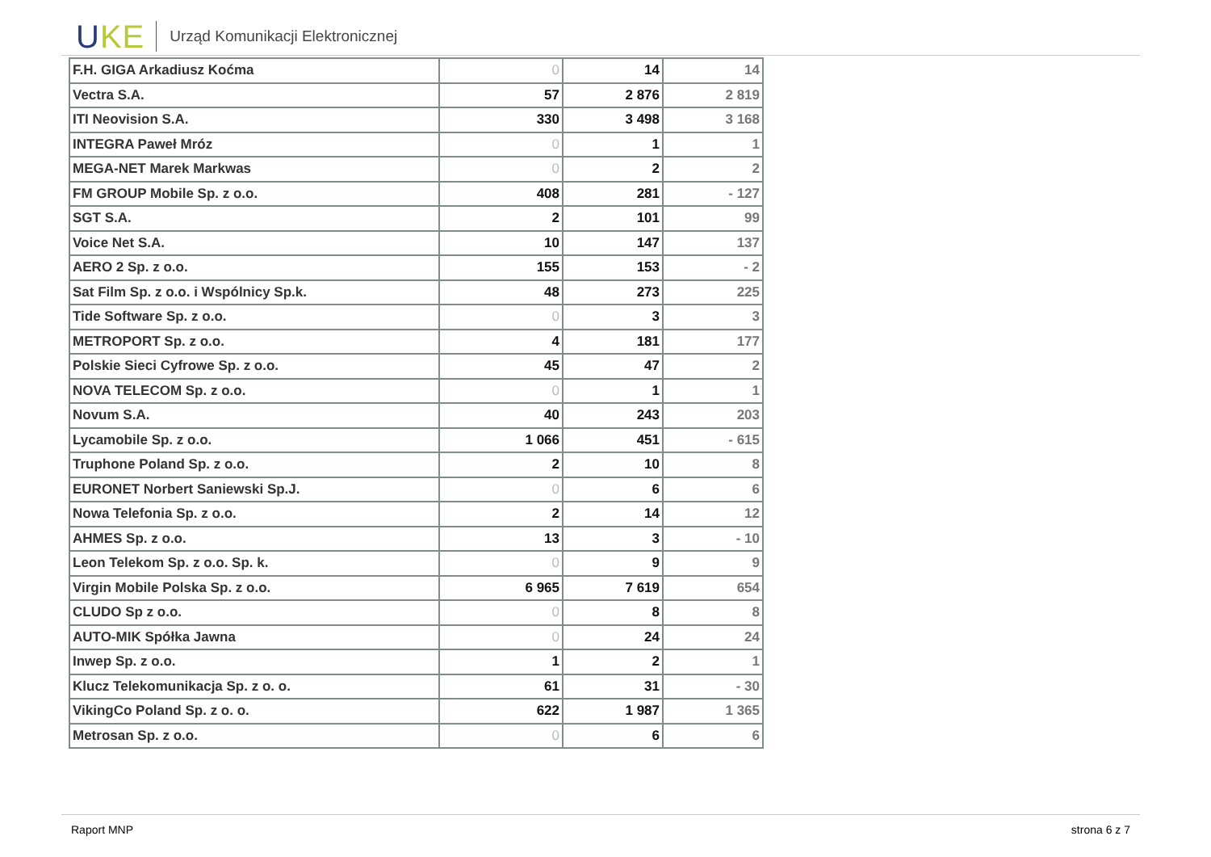UKE
Urząd Komunikacji Elektronicznej
| F.H. GIGA Arkadiusz Koćma | 0 | 14 | 14 |
| Vectra S.A. | 57 | 2 876 | 2 819 |
| ITI Neovision S.A. | 330 | 3 498 | 3 168 |
| INTEGRA Paweł Mróz | 0 | 1 | 1 |
| MEGA-NET Marek Markwas | 0 | 2 | 2 |
| FM GROUP Mobile Sp. z o.o. | 408 | 281 | - 127 |
| SGT S.A. | 2 | 101 | 99 |
| Voice Net S.A. | 10 | 147 | 137 |
| AERO 2 Sp. z o.o. | 155 | 153 | - 2 |
| Sat Film Sp. z o.o. i Wspólnicy Sp.k. | 48 | 273 | 225 |
| Tide Software Sp. z o.o. | 0 | 3 | 3 |
| METROPORT Sp. z o.o. | 4 | 181 | 177 |
| Polskie Sieci Cyfrowe Sp. z o.o. | 45 | 47 | 2 |
| NOVA TELECOM Sp. z o.o. | 0 | 1 | 1 |
| Novum S.A. | 40 | 243 | 203 |
| Lycamobile Sp. z o.o. | 1 066 | 451 | - 615 |
| Truphone Poland Sp. z o.o. | 2 | 10 | 8 |
| EURONET Norbert Saniewski Sp.J. | 0 | 6 | 6 |
| Nowa Telefonia Sp. z o.o. | 2 | 14 | 12 |
| AHMES Sp. z o.o. | 13 | 3 | - 10 |
| Leon Telekom Sp. z o.o. Sp. k. | 0 | 9 | 9 |
| Virgin Mobile Polska Sp. z o.o. | 6 965 | 7 619 | 654 |
| CLUDO Sp z o.o. | 0 | 8 | 8 |
| AUTO-MIK Spółka Jawna | 0 | 24 | 24 |
| Inwep Sp. z o.o. | 1 | 2 | 1 |
| Klucz Telekomunikacja Sp. z o. o. | 61 | 31 | - 30 |
| VikingCo Poland Sp. z o. o. | 622 | 1 987 | 1 365 |
| Metrosan Sp. z o.o. | 0 | 6 | 6 |
Raport MNP strona 6 z 7